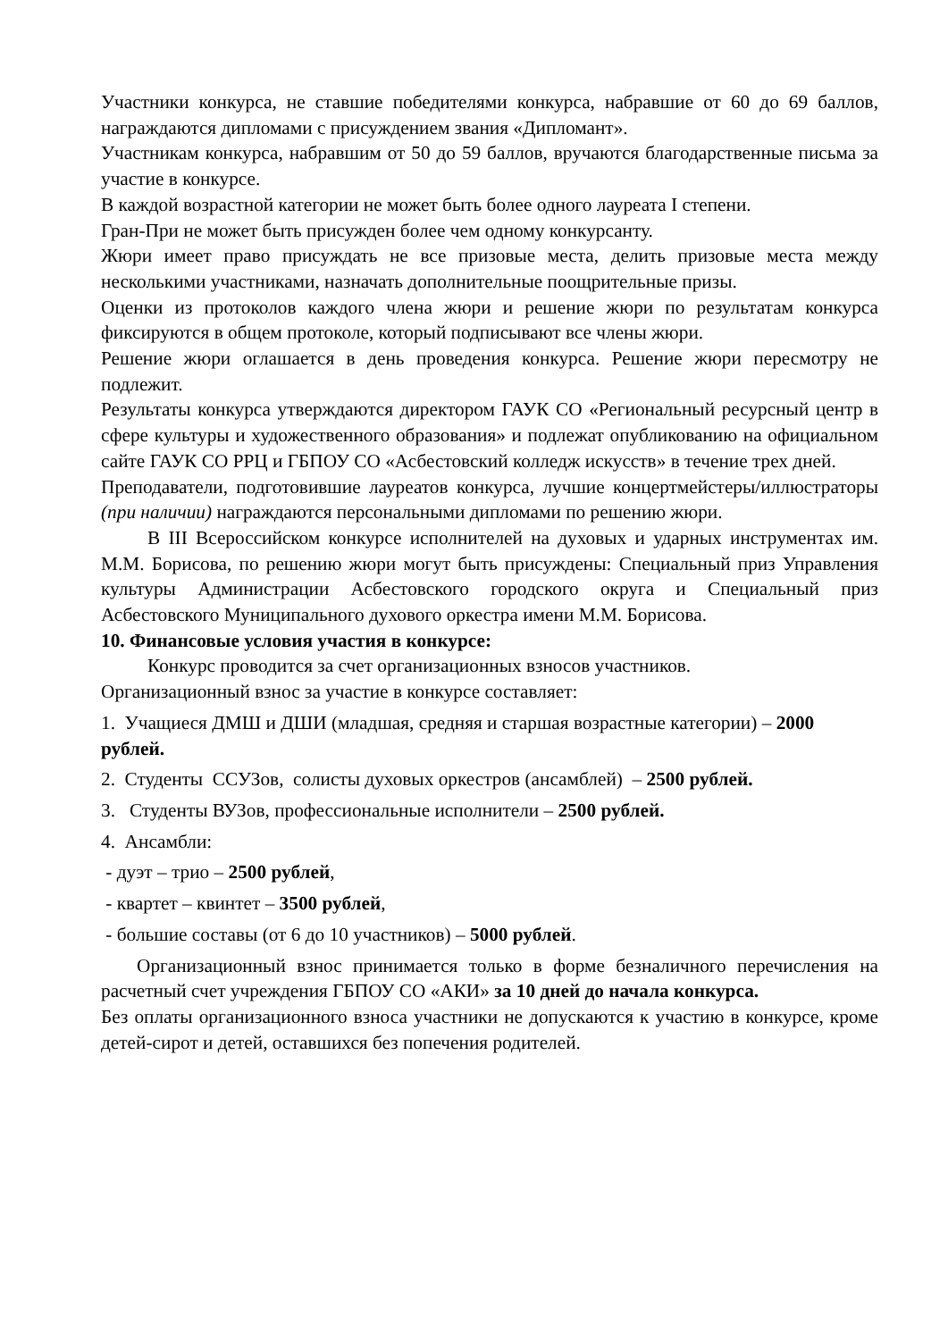Участники конкурса, не ставшие победителями конкурса, набравшие от 60 до 69 баллов, награждаются дипломами с присуждением звания «Дипломант».
Участникам конкурса, набравшим от 50 до 59 баллов, вручаются благодарственные письма за участие в конкурсе.
В каждой возрастной категории не может быть более одного лауреата I степени.
Гран-При не может быть присужден более чем одному конкурсанту.
Жюри имеет право присуждать не все призовые места, делить призовые места между несколькими участниками, назначать дополнительные поощрительные призы.
Оценки из протоколов каждого члена жюри и решение жюри по результатам конкурса фиксируются в общем протоколе, который подписывают все члены жюри.
Решение жюри оглашается в день проведения конкурса. Решение жюри пересмотру не подлежит.
Результаты конкурса утверждаются директором ГАУК СО «Региональный ресурсный центр в сфере культуры и художественного образования» и подлежат опубликованию на официальном сайте ГАУК СО РРЦ и ГБПОУ СО «Асбестовский колледж искусств» в течение трех дней.
Преподаватели, подготовившие лауреатов конкурса, лучшие концертмейстеры/иллюстраторы (при наличии) награждаются персональными дипломами по решению жюри.
В III Всероссийском конкурсе исполнителей на духовых и ударных инструментах им. М.М. Борисова, по решению жюри могут быть присуждены: Специальный приз Управления культуры Администрации Асбестовского городского округа и Специальный приз Асбестовского Муниципального духового оркестра имени М.М. Борисова.
10. Финансовые условия участия в конкурсе:
Конкурс проводится за счет организационных взносов участников.
Организационный взнос за участие в конкурсе составляет:
1. Учащиеся ДМШ и ДШИ (младшая, средняя и старшая возрастные категории) – 2000 рублей.
2. Студенты ССУЗов, солисты духовых оркестров (ансамблей) – 2500 рублей.
3. Студенты ВУЗов, профессиональные исполнители – 2500 рублей.
4. Ансамбли:
- дуэт – трио – 2500 рублей,
- квартет – квинтет – 3500 рублей,
- большие составы (от 6 до 10 участников) – 5000 рублей.
Организационный взнос принимается только в форме безналичного перечисления на расчетный счет учреждения ГБПОУ СО «АКИ» за 10 дней до начала конкурса.
Без оплаты организационного взноса участники не допускаются к участию в конкурсе, кроме детей-сирот и детей, оставшихся без попечения родителей.